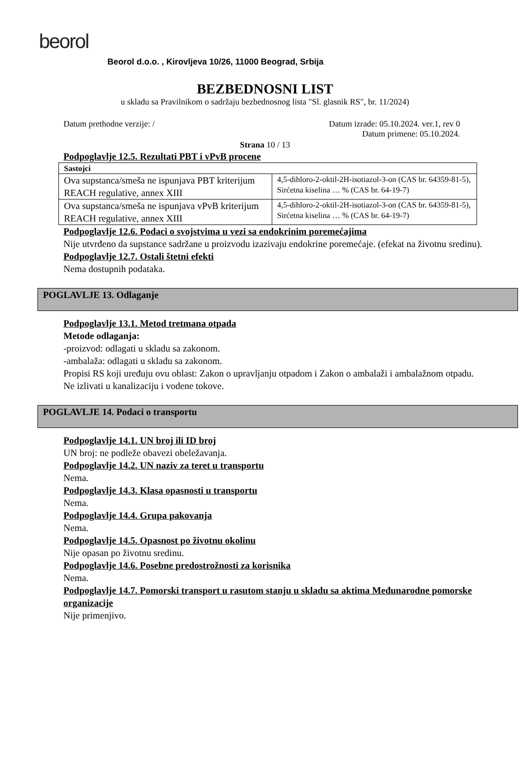beorol
Beorol d.o.o. , Kirovljeva 10/26, 11000 Beograd, Srbija
BEZBEDNOSNI LIST
u skladu sa Pravilnikom o sadržaju bezbednosnog lista "Sl. glasnik RS", br. 11/2024)
Datum prethodne verzije: / Datum izrade: 05.10.2024. ver.1, rev 0
Datum primene: 05.10.2024.
Strana 10 / 13
Podpoglavlje 12.5. Rezultati PBT i vPvB procene
| Sastojci | |
| Ova supstanca/smeša ne ispunjava PBT kriterijum REACH regulative, annex XIII | 4,5-dihloro-2-oktil-2H-isotiazol-3-on (CAS br. 64359-81-5), Sirćetna kiselina … % (CAS br. 64-19-7) |
| Ova supstanca/smeša ne ispunjava vPvB kriterijum REACH regulative, annex XIII | 4,5-dihloro-2-oktil-2H-isotiazol-3-on (CAS br. 64359-81-5), Sirćetna kiselina … % (CAS br. 64-19-7) |
Podpoglavlje 12.6. Podaci o svojstvima u vezi sa endokrinim poremećajima
Nije utvrđeno da supstance sadržane u proizvodu izazivaju endokrine poremećaje. (efekat na životnu sredinu).
Podpoglavlje 12.7. Ostali štetni efekti
Nema dostupnih podataka.
POGLAVLJE 13. Odlaganje
Podpoglavlje 13.1. Metod tretmana otpada
Metode odlaganja:
-proizvod: odlagati u skladu sa zakonom.
-ambalaža: odlagati u skladu sa zakonom.
Propisi RS koji uređuju ovu oblast: Zakon o upravljanju otpadom i Zakon o ambalaži i ambalažnom otpadu.
Ne izlivati u kanalizaciju i vodene tokove.
POGLAVLJE 14. Podaci o transportu
Podpoglavlje 14.1. UN broj ili ID broj
UN broj: ne podleže obavezi obeležavanja.
Podpoglavlje 14.2. UN naziv za teret u transportu
Nema.
Podpoglavlje 14.3. Klasa opasnosti u transportu
Nema.
Podpoglavlje 14.4. Grupa pakovanja
Nema.
Podpoglavlje 14.5. Opasnost po životnu okolinu
Nije opasan po životnu sredinu.
Podpoglavlje 14.6. Posebne predostrožnosti za korisnika
Nema.
Podpoglavlje 14.7. Pomorski transport u rasutom stanju u skladu sa aktima Međunarodne pomorske organizacije
Nije primenjivo.